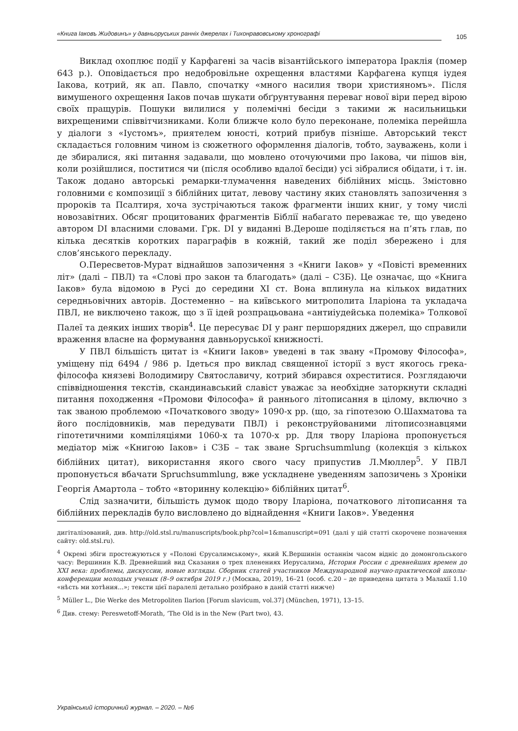«Книга Іаковъ Жидовинъ» у давньоруських ранніх джерелах і Тихонравовському хронографі 105
Виклад охоплює події у Карфагені за часів візантійського імператора Іраклія (помер 643 р.). Оповідається про недобровільне охрещення властями Карфагена купця іудея Іакова, котрий, як ап. Павло, спочатку «много насилия твори християномъ». Після вимушеного охрещення Іаков почав шукати обґрунтування переваг нової віри перед вірою своїх пращурів. Пошуки вилилися у полемічні бесіди з такими ж насильницьки вихрещеними співвітчизниками. Коли ближче коло було переконане, полеміка перейшла у діалоги з «Іустомъ», приятелем юності, котрий прибув пізніше. Авторський текст складається головним чином із сюжетного оформлення діалогів, тобто, зауважень, коли і де збиралися, які питання задавали, що мовлено оточуючими про Іакова, чи пішов він, коли розійшлися, поститися чи (після особливо вдалої бесіди) усі зібралися обідати, і т. ін. Також додано авторські ремарки-тлумачення наведених біблійних місць. Змістовно головними є композиції з біблійних цитат, левову частину яких становлять запозичення з пророків та Псалтиря, хоча зустрічаються також фрагменти інших книг, у тому числі новозавітних. Обсяг процитованих фрагментів Біблії набагато переважає те, що уведено автором DI власними словами. Грк. DI у виданні В.Дероше поділяється на п’ять глав, по кілька десятків коротких параграфів в кожній, такий же поділ збережено і для слов’янського перекладу.
О.Пересветов-Мурат віднайшов запозичення з «Книги Іаков» у «Повісті временних літ» (далі – ПВЛ) та «Слові про закон та благодать» (далі – СЗБ). Це означає, що «Книга Іаков» була відомою в Русі до середини XI ст. Вона вплинула на кількох видатних середньовічних авторів. Достеменно – на київського митрополита Іларіона та укладача ПВЛ, не виключено також, що з її ідей розпрацьована «антиіудейська полеміка» Толкової Палеї та деяких інших творів<sup>4</sup>. Це пересуває DI у ранг першорядних джерел, що справили враження власне на формування давньоруської книжності.
У ПВЛ більшість цитат із «Книги Іаков» уведені в так звану «Промову Філософа», уміщену під 6494 / 986 р. Ідеться про виклад священної історії з вуст якогось грека-філософа князеві Володимиру Святославичу, котрий збирався охреститися. Розглядаючи співвідношення текстів, скандинавський славіст уважає за необхідне заторкнути складні питання походження «Промови Філософа» й раннього літописання в цілому, включно з так званою проблемою «Початкового зводу» 1090-х рр. (що, за гіпотезою О.Шахматова та його послідовників, мав передувати ПВЛ) і реконструйованими літописознавцями гіпотетичними компіляціями 1060-х та 1070-х рр. Для твору Іларіона пропонується медіатор між «Книгою Іаков» і СЗБ – так зване Spruchsummlung (колекція з кількох біблійних цитат), використання якого свого часу припустив Л.Мюллер<sup>5</sup>. У ПВЛ пропонується вбачати Spruchsummlung, вже ускладнене уведенням запозичень з Хроніки Георгія Амартола – тобто «вторинну колекцію» біблійних цитат<sup>6</sup>.
Слід зазначити, більшість думок щодо твору Іларіона, початкового літописання та біблійних перекладів було висловлено до віднайдення «Книги Іаков». Уведення
дигіталізований, див. http://old.stsl.ru/manuscripts/book.php?col=1&manuscript=091 (далі у цій статті скорочене позначення сайту: old.stsl.ru).
<sup>4</sup> Окремі збіги простежуються у «Полоні Єрусалимському», який К.Вершинін останнім часом відніс до домонгольського часу: Вершинин К.В. Древнейший вид Сказания о трех пленениях Иерусалима, История России с древнейших времен до XXI века: проблемы, дискуссии, новые взгляды. Сборник статей участников Международной научно-практической школы-конференции молодых ученых (8–9 октября 2019 г.) (Москва, 2019), 16–21 (особ. с.20 – де приведена цитата з Малахії 1.10 «нѣсть ми хотѣния...»; тексти цієї паралелі детально розібрано в даній статті нижче)
<sup>5</sup> Müller L., Die Werke des Metropoliten Ilarion [Forum slavicum, vol.37] (München, 1971), 13–15.
<sup>6</sup> Див. стему: Pereswetoff-Morath, ‘The Old is in the New (Part two), 43.
Український історичний журнал. – 2020. – №6